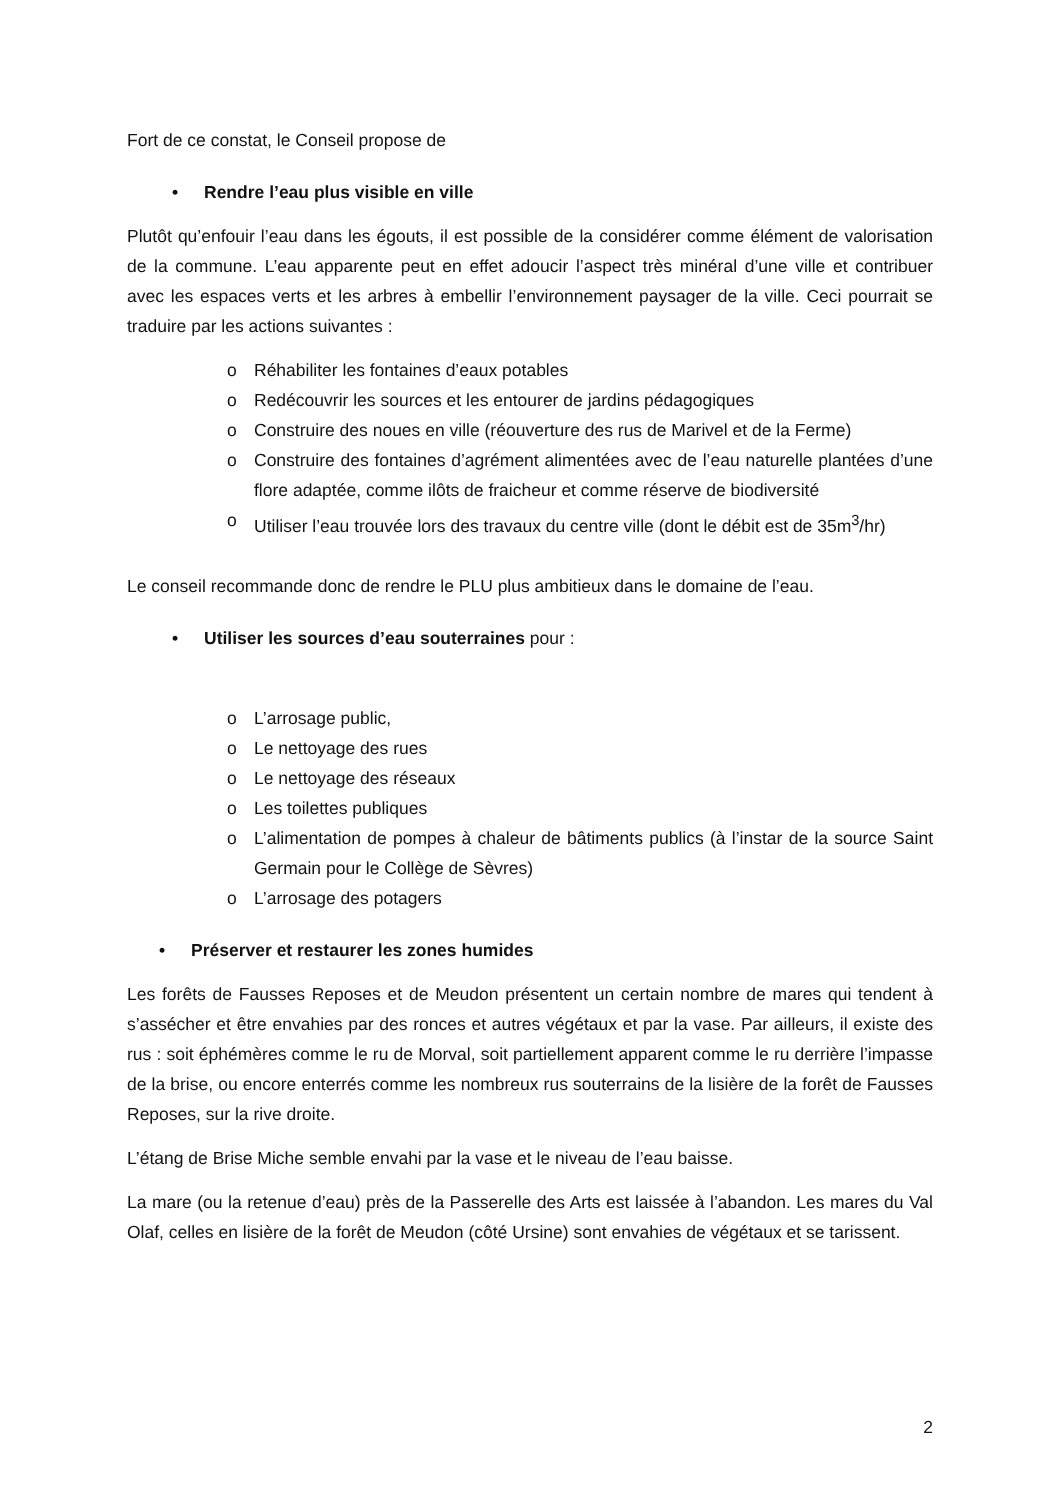Fort de ce constat, le Conseil propose de
• Rendre l’eau plus visible en ville
Plutôt qu’enfouir l’eau dans les égouts, il est possible de la considérer comme élément de valorisation de la commune. L’eau apparente peut en effet adoucir l’aspect très minéral d’une ville et contribuer avec les espaces verts et les arbres à embellir l’environnement paysager de la ville. Ceci pourrait se traduire par les actions suivantes :
o Réhabiliter les fontaines d’eaux potables
o Redécouvrir les sources et les entourer de jardins pédagogiques
o Construire des noues en ville (réouverture des rus de Marivel et de la Ferme)
o Construire des fontaines d’agrément alimentées avec de l’eau naturelle plantées d’une flore adaptée, comme ilôts de fraicheur et comme réserve de biodiversité
o Utiliser l’eau trouvée lors des travaux du centre ville (dont le débit est de 35m<sup>3</sup>/hr)
Le conseil recommande donc de rendre le PLU plus ambitieux dans le domaine de l’eau.
• Utiliser les sources d’eau souterraines pour :
o L’arrosage public,
o Le nettoyage des rues
o Le nettoyage des réseaux
o Les toilettes publiques
o L’alimentation de pompes à chaleur de bâtiments publics (à l’instar de la source Saint Germain pour le Collège de Sèvres)
o L’arrosage des potagers
• Préserver et restaurer les zones humides
Les forêts de Fausses Reposes et de Meudon présentent un certain nombre de mares qui tendent à s’assécher et être envahies par des ronces et autres végétaux et par la vase. Par ailleurs, il existe des rus : soit éphémères comme le ru de Morval, soit partiellement apparent comme le ru derrière l’impasse de la brise, ou encore enterrés comme les nombreux rus souterrains de la lisière de la forêt de Fausses Reposes, sur la rive droite.
L’étang de Brise Miche semble envahi par la vase et le niveau de l’eau baisse.
La mare (ou la retenue d’eau) près de la Passerelle des Arts est laissée à l’abandon. Les mares du Val Olaf, celles en lisière de la forêt de Meudon (côté Ursine) sont envahies de végétaux et se tarissent.
2